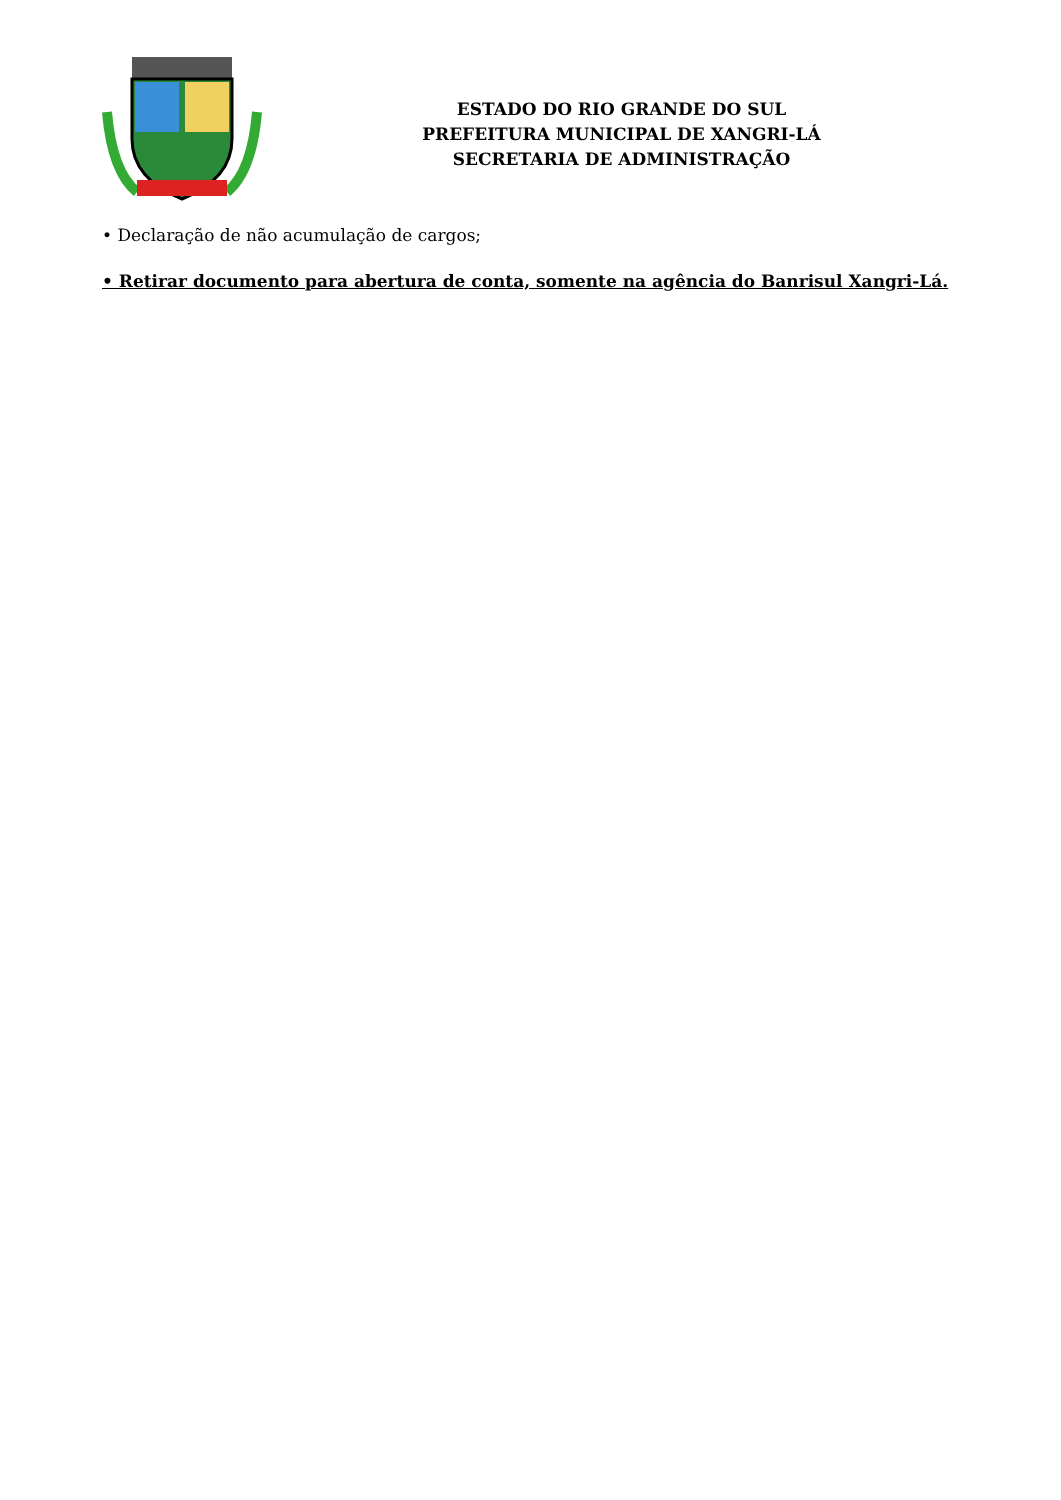ESTADO DO RIO GRANDE DO SUL
PREFEITURA MUNICIPAL DE XANGRI-LÁ
SECRETARIA DE ADMINISTRAÇÃO
• Declaração de não acumulação de cargos;
• Retirar documento para abertura de conta, somente na agência do Banrisul Xangri-Lá.